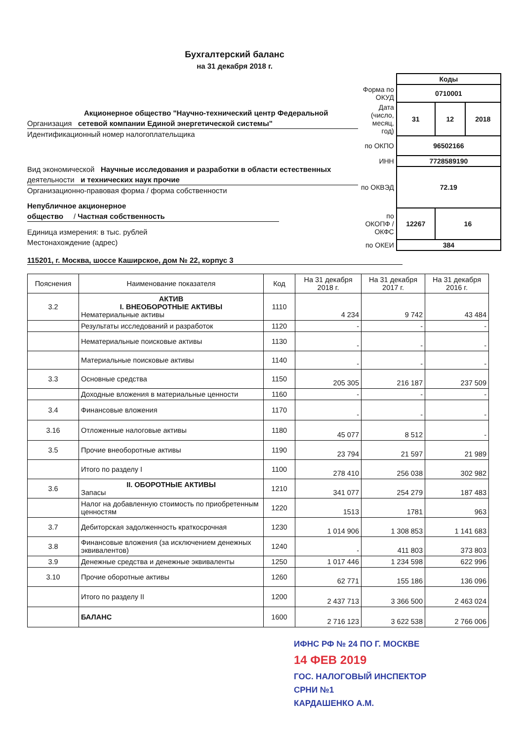Бухгалтерский баланс
на 31 декабря 2018 г.
Акционерное общество "Научно-технический центр Федеральной
Организация сетевой компании Единой энергетической системы"
Идентификационный номер налогоплательщика
Вид экономической Научные исследования и разработки в области естественных
деятельности и технических наук прочие
Организационно-правовая форма / форма собственности
Непубличное акционерное
общество / Частная собственность
Единица измерения: в тыс. рублей
Местонахождение (адрес)
| | Коды | | |
| Форма по ОКУД | 0710001 | | |
| Дата (число, месяц, год) | 31 | 12 | 2018 |
| по ОКПО | 96502166 | | |
| ИНН | 7728589190 | | |
| по ОКВЭД | 72.19 | | |
| по ОКОПФ / ОКФС | 12267 | 16 | |
| по ОКЕИ | 384 | | |
115201, г. Москва, шоссе Каширское, дом № 22, корпус 3
| Пояснения | Наименование показателя | Код | На 31 декабря 2018 г. | На 31 декабря 2017 г. | На 31 декабря 2016 г. |
| --- | --- | --- | --- | --- | --- |
| 3.2 | АКТИВ I. ВНЕОБОРОТНЫЕ АКТИВЫ Нематериальные активы | 1110 | 4 234 | 9 742 | 43 484 |
| | Результаты исследований и разработок | 1120 | - | - | - |
| | Нематериальные поисковые активы | 1130 | - | - | - |
| | Материальные поисковые активы | 1140 | - | - | - |
| 3.3 | Основные средства | 1150 | 205 305 | 216 187 | 237 509 |
| | Доходные вложения в материальные ценности | 1160 | - | - | - |
| 3.4 | Финансовые вложения | 1170 | - | - | - |
| 3.16 | Отложенные налоговые активы | 1180 | 45 077 | 8 512 | - |
| 3.5 | Прочие внеоборотные активы | 1190 | 23 794 | 21 597 | 21 989 |
| | Итого по разделу I | 1100 | 278 410 | 256 038 | 302 982 |
| 3.6 | II. ОБОРОТНЫЕ АКТИВЫ Запасы | 1210 | 341 077 | 254 279 | 187 483 |
| | Налог на добавленную стоимость по приобретенным ценностям | 1220 | 1513 | 1781 | 963 |
| 3.7 | Дебиторская задолженность краткосрочная | 1230 | 1 014 906 | 1 308 853 | 1 141 683 |
| 3.8 | Финансовые вложения (за исключением денежных эквивалентов) | 1240 | - | 411 803 | 373 803 |
| 3.9 | Денежные средства и денежные эквиваленты | 1250 | 1 017 446 | 1 234 598 | 622 996 |
| 3.10 | Прочие оборотные активы | 1260 | 62 771 | 155 186 | 136 096 |
| | Итого по разделу II | 1200 | 2 437 713 | 3 366 500 | 2 463 024 |
| | БАЛАНС | 1600 | 2 716 123 | 3 622 538 | 2 766 006 |
ИФНС РФ № 24 ПО Г. МОСКВЕ
14 ФЕВ 2019
ГОС. НАЛОГОВЫЙ ИНСПЕКТОР
СРНИ №1
КАРДАШЕНКО А.М.